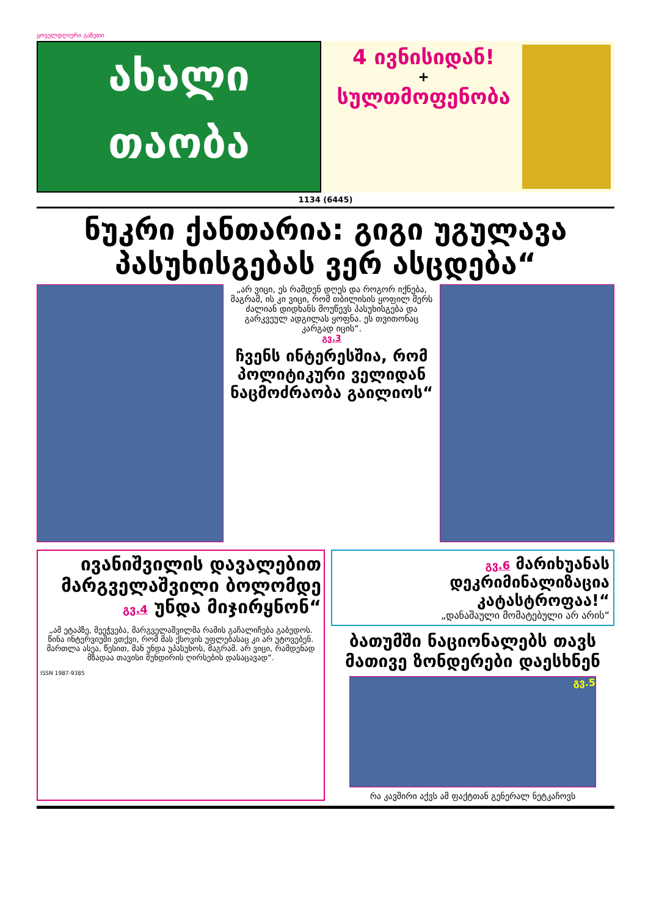ყოველდღიური გაზეთი
ახალი
თაობა
4 ივნისიდან!
+
სულთმოფენობა
1134 (6445)
ნუკრი ქანთარია: გიგი უგულავა პასუხისგებას ვერ ასცდება“
„არ ვიცი, ეს რამდენ დღეს და როგორ იქნება, მაგრამ, ის კი ვიცი, რომ თბილისის ყოფილ მერს ძალიან დიდხანს მოუწევს პასუხისგება და გარკვეულ ადგილას ყოფნა. ეს თვითონაც კარგად იცის“.
გვ.3
ჩვენს ინტერესშია, რომ პოლიტიკური ველიდან ნაცმოძრაობა გაილიოს“
ივანიშვილის დავალებით მარგველაშვილი ბოლომდე გვ.4 უნდა მიჯირყნონ“
„ამ ეტაპზე, მეეჭვება, მარგველაშვილმა რამის გაჩალიჩება გაბედოს. წინა ინტერვიუში ვთქვი, რომ მას ქსოვის უფლებასაც კი არ უტოვებენ. მართლა ასეა, წესით, მან უნდა უპასუხოს, მაგრამ. არ ვიცი, რამდენად მზადაა თავისი მუნდირის ღირსების დასაცავად“.
ISSN 1987-9385
გვ.6 მარიხუანას დეკრიმინალიზაცია კატასტროფაა!“
„დანაშაული მომატებული არ არის“
ბათუმში ნაციონალებს თავს მათივე ზონდერები დაესხნენ
გვ.5
რა კავშირი აქვს ამ ფაქტთან გენერალ ნეტკაჩოვს